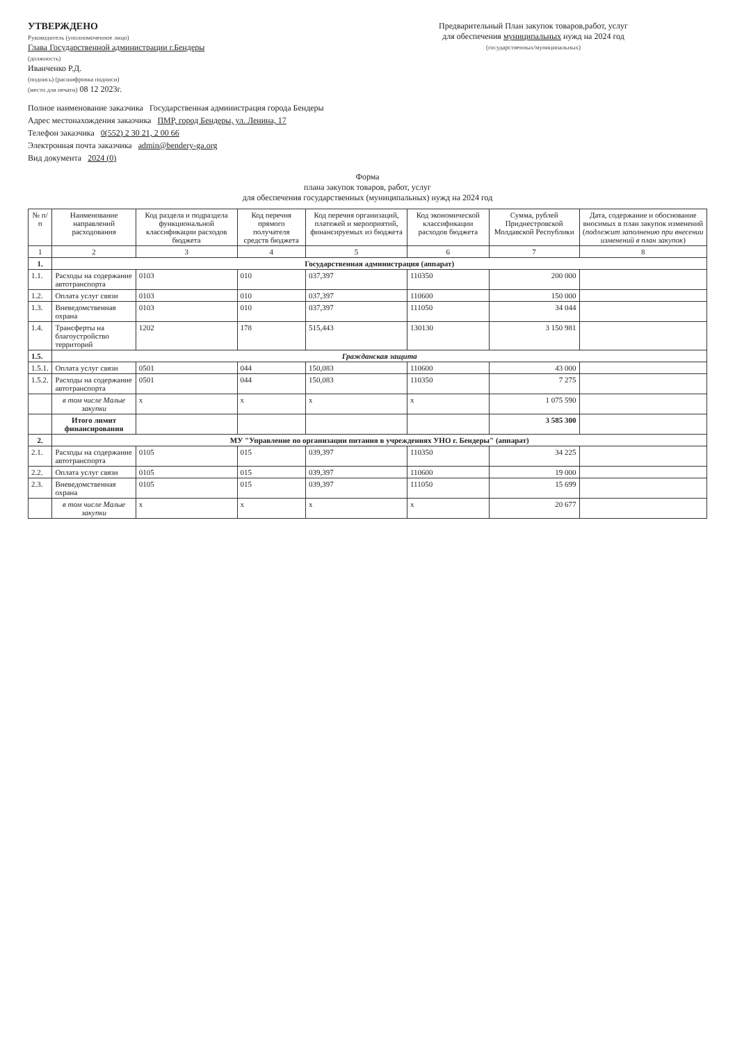УТВЕРЖДЕНО
Руководитель (уполномоченное лицо)
Глава Государственной администрации г.Бендеры
(должность)
Иванченко Р.Д.
(подпись) (расшифровка подписи)
(место для печати) 08 12 2023г.
Предварительный План закупок товаров,работ, услуг
для обеспечения муниципальных нужд на 2024 год
(государственных/муниципальных)
Полное наименование заказчика Государственная администрация города Бендеры
Адрес местонахождения заказчика ПМР, город Бендеры, ул. Ленина, 17
Телефон заказчика 0(552) 2 30 21, 2 00 66
Электронная почта заказчика admin@bendery-ga.org
Вид документа 2024 (0)
Форма
плана закупок товаров, работ, услуг
для обеспечения государственных (муниципальных) нужд на 2024 год
| № п/п | Наименование направлений расходования | Код раздела и подраздела функциональной классификации расходов бюджета | Код перечня прямого получателя средств бюджета | Код перечня организаций, платежей и мероприятий, финансируемых из бюджета | Код экономической классификации расходов бюджета | Сумма, рублей Приднестровской Молдавской Республики | Дата, содержание и обоснование вносимых в план закупок изменений ( подлежит заполнению при внесении изменений в план закупок ) |
| --- | --- | --- | --- | --- | --- | --- | --- |
| 1 | 2 | 3 | 4 | 5 | 6 | 7 | 8 |
| 1. | Государственная администрация (аппарат) | | | | | | |
| 1.1. | Расходы на содержание автотранспорта | 0103 | 010 | 037,397 | 110350 | 200 000 | |
| 1.2. | Оплата услуг связи | 0103 | 010 | 037,397 | 110600 | 150 000 | |
| 1.3. | Вневедомственная охрана | 0103 | 010 | 037,397 | 111050 | 34 044 | |
| 1.4. | Трансферты на благоустройство территорий | 1202 | 178 | 515,443 | 130130 | 3 150 981 | |
| 1.5. | Гражданская защита | | | | | | |
| 1.5.1. | Оплата услуг связи | 0501 | 044 | 150,083 | 110600 | 43 000 | |
| 1.5.2. | Расходы на содержание автотранспорта | 0501 | 044 | 150,083 | 110350 | 7 275 | |
| | в том числе Малые закупки | x | x | x | x | 1 075 590 | |
| | Итого лимит финансирования | | | | | 3 585 300 | |
| 2. | МУ "Управление по организации питания в учреждениях УНО г. Бендеры" (аппарат) | | | | | | |
| 2.1. | Расходы на содержание автотранспорта | 0105 | 015 | 039,397 | 110350 | 34 225 | |
| 2.2. | Оплата услуг связи | 0105 | 015 | 039,397 | 110600 | 19 000 | |
| 2.3. | Вневедомственная охрана | 0105 | 015 | 039,397 | 111050 | 15 699 | |
| | в том числе Малые закупки | x | x | x | x | 20 677 | |